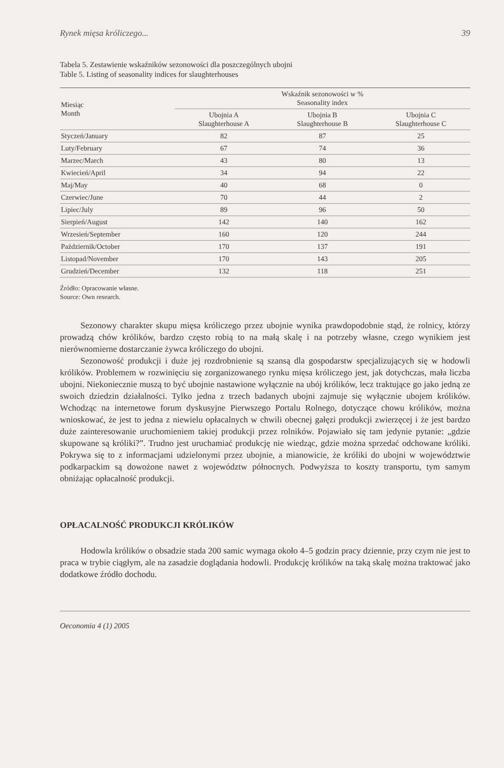Rynek mięsa króliczego... 39
Tabela 5. Zestawienie wskaźników sezonowości dla poszczególnych ubojni
Table 5. Listing of seasonality indices for slaughterhouses
| Miesiąc Month | Wskaźnik sezonowości w % Seasonality index | | |
| --- | --- | --- | --- |
| | Ubojnia A Slaughterhouse A | Ubojnia B Slaughterhouse B | Ubojnia C Slaughterhouse C |
| Styczeń/January | 82 | 87 | 25 |
| Luty/February | 67 | 74 | 36 |
| Marzec/March | 43 | 80 | 13 |
| Kwiecień/April | 34 | 94 | 22 |
| Maj/May | 40 | 68 | 0 |
| Czerwiec/June | 70 | 44 | 2 |
| Lipiec/July | 89 | 96 | 50 |
| Sierpień/August | 142 | 140 | 162 |
| Wrzesień/September | 160 | 120 | 244 |
| Październik/October | 170 | 137 | 191 |
| Listopad/November | 170 | 143 | 205 |
| Grudzień/December | 132 | 118 | 251 |
Źródło: Opracowanie własne.
Source: Own research.
Sezonowy charakter skupu mięsa króliczego przez ubojnie wynika prawdopodobnie stąd, że rolnicy, którzy prowadzą chów królików, bardzo często robią to na małą skalę i na potrzeby własne, czego wynikiem jest nierównomierne dostarczanie żywca króliczego do ubojni.
Sezonowość produkcji i duże jej rozdrobnienie są szansą dla gospodarstw specjalizujących się w hodowli królików. Problemem w rozwinięciu się zorganizowanego rynku mięsa króliczego jest, jak dotychczas, mała liczba ubojni. Niekoniecznie muszą to być ubojnie nastawione wyłącznie na ubój królików, lecz traktujące go jako jedną ze swoich dziedzin działalności. Tylko jedna z trzech badanych ubojni zajmuje się wyłącznie ubojem królików. Wchodząc na internetowe forum dyskusyjne Pierwszego Portalu Rolnego, dotyczące chowu królików, można wnioskować, że jest to jedna z niewielu opłacalnych w chwili obecnej gałęzi produkcji zwierzęcej i że jest bardzo duże zainteresowanie uruchomieniem takiej produkcji przez rolników. Pojawiało się tam jedynie pytanie: „gdzie skupowane są króliki?”. Trudno jest uruchamiać produkcję nie wiedząc, gdzie można sprzedać odchowane króliki. Pokrywa się to z informacjami udzielonymi przez ubojnie, a mianowicie, że króliki do ubojni w województwie podkarpackim są dowożone nawet z województw północnych. Podwyższa to koszty transportu, tym samym obniżając opłacalność produkcji.
OPŁACALNOŚĆ PRODUKCJI KRÓLIKÓW
Hodowla królików o obsadzie stada 200 samic wymaga około 4–5 godzin pracy dziennie, przy czym nie jest to praca w trybie ciągłym, ale na zasadzie doglądania hodowli. Produkcję królików na taką skalę można traktować jako dodatkowe źródło dochodu.
Oeconomia 4 (1) 2005